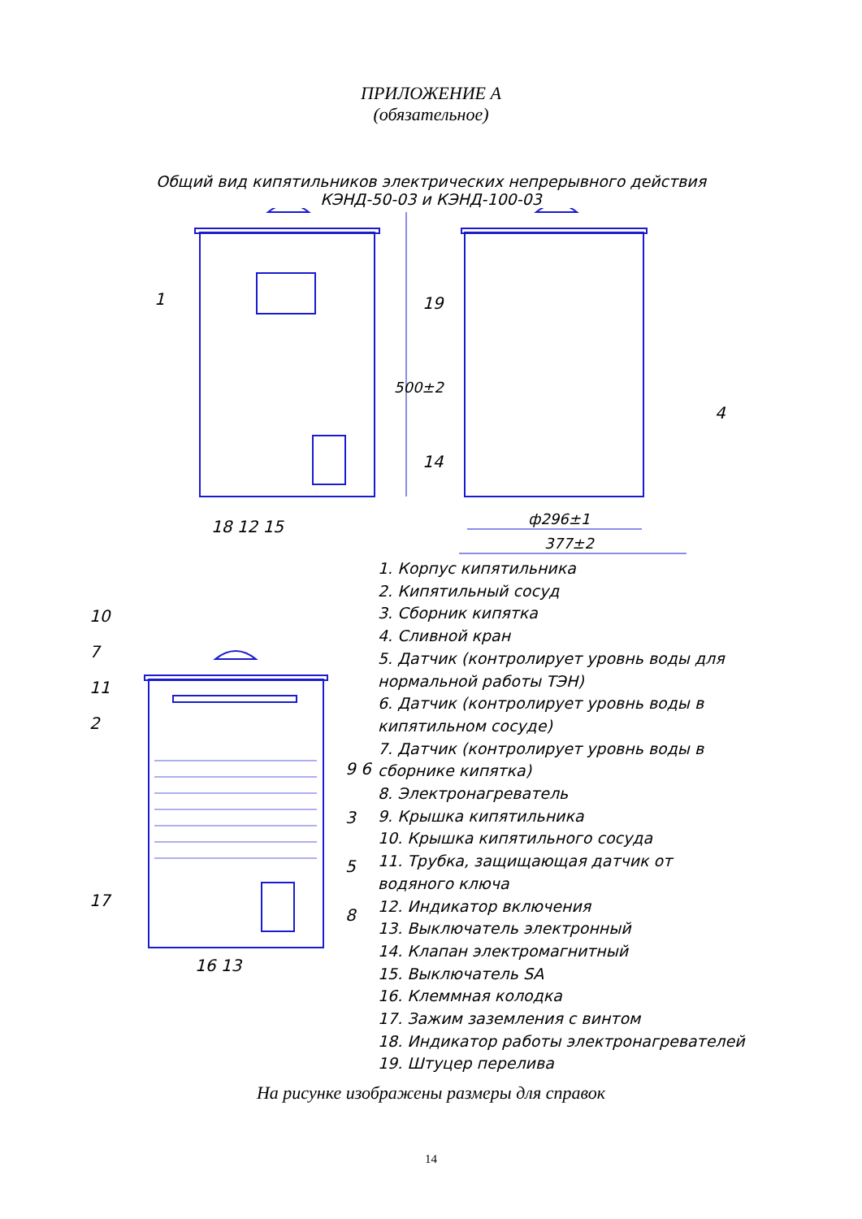ПРИЛОЖЕНИЕ А
(обязательное)
Общий вид кипятильников электрических непрерывного действия
КЭНД-50-03 и КЭНД-100-03
1 19
500±2
4
14
18 12 15 ф296±1
377±2
10
7
11
2
9 6
3
5
8
17
16 13
1. Корпус кипятильника
2. Кипятильный сосуд
3. Сборник кипятка
4. Сливной кран
5. Датчик (контролирует уровнь воды для нормальной работы ТЭН)
6. Датчик (контролирует уровнь воды в кипятильном сосуде)
7. Датчик (контролирует уровнь воды в сборнике кипятка)
8. Электронагреватель
9. Крышка кипятильника
10. Крышка кипятильного сосуда
11. Трубка, защищающая датчик от водяного ключа
12. Индикатор включения
13. Выключатель электронный
14. Клапан электромагнитный
15. Выключатель SA
16. Клеммная колодка
17. Зажим заземления с винтом
18. Индикатор работы электронагревателей
19. Штуцер перелива
На рисунке изображены размеры для справок
14